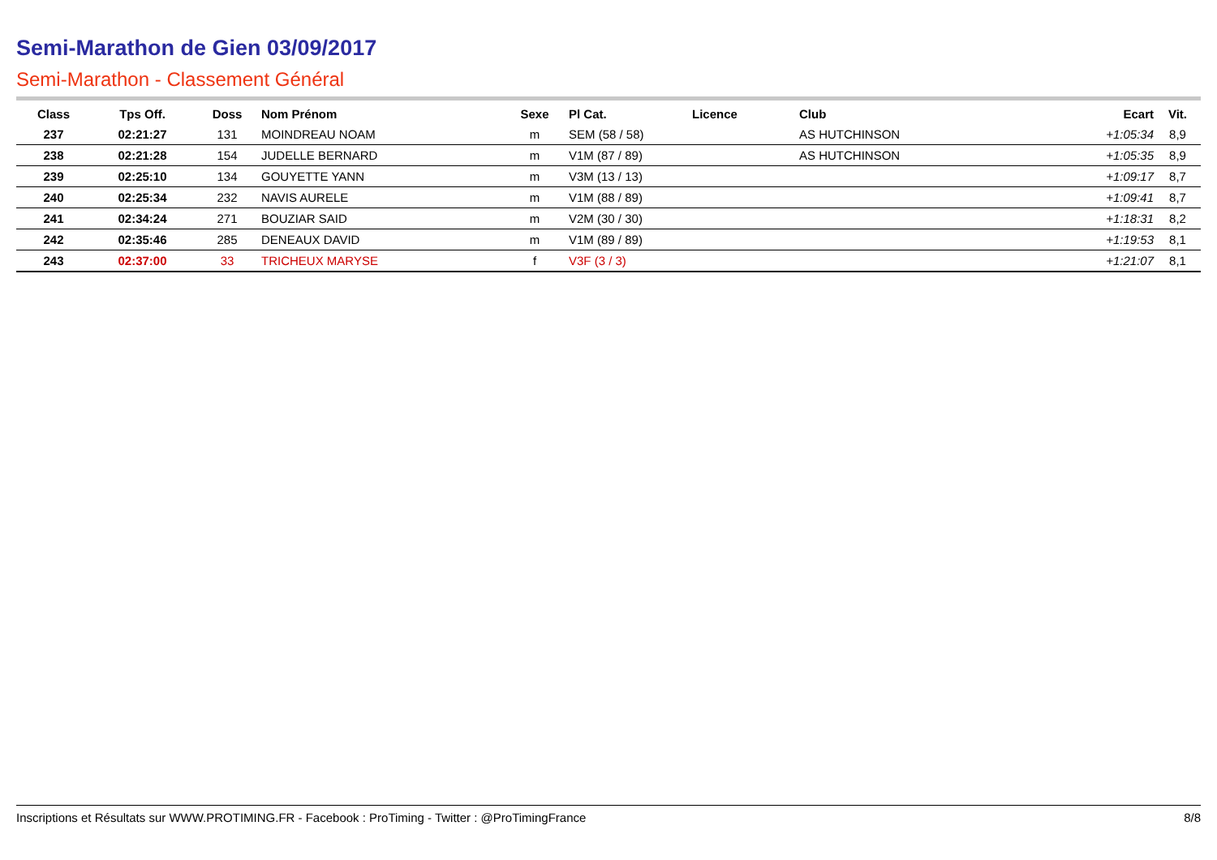Semi-Marathon de Gien 03/09/2017
Semi-Marathon - Classement Général
| Class | Tps Off. | Doss | Nom Prénom | Sexe | Pl Cat. | Licence | Club | Ecart | Vit. |
| --- | --- | --- | --- | --- | --- | --- | --- | --- | --- |
| 237 | 02:21:27 | 131 | MOINDREAU NOAM | m | SEM (58 / 58) | | AS HUTCHINSON | +1:05:34 | 8,9 |
| 238 | 02:21:28 | 154 | JUDELLE BERNARD | m | V1M (87 / 89) | | AS HUTCHINSON | +1:05:35 | 8,9 |
| 239 | 02:25:10 | 134 | GOUYETTE YANN | m | V3M (13 / 13) | | | +1:09:17 | 8,7 |
| 240 | 02:25:34 | 232 | NAVIS AURELE | m | V1M (88 / 89) | | | +1:09:41 | 8,7 |
| 241 | 02:34:24 | 271 | BOUZIAR SAID | m | V2M (30 / 30) | | | +1:18:31 | 8,2 |
| 242 | 02:35:46 | 285 | DENEAUX DAVID | m | V1M (89 / 89) | | | +1:19:53 | 8,1 |
| 243 | 02:37:00 | 33 | TRICHEUX MARYSE | f | V3F (3 / 3) | | | +1:21:07 | 8,1 |
Inscriptions et Résultats sur WWW.PROTIMING.FR - Facebook : ProTiming - Twitter : @ProTimingFrance 8/8